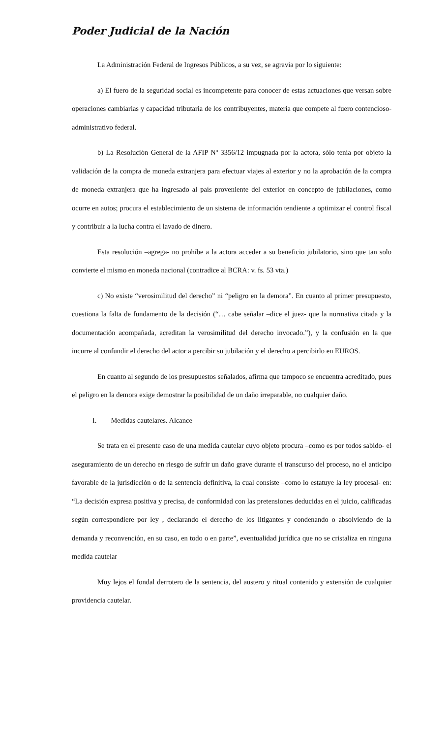Poder Judicial de la Nación
La Administración Federal de Ingresos Públicos, a su vez, se agravia por lo siguiente:
a) El fuero de la seguridad social es incompetente para conocer de estas actuaciones que versan sobre operaciones cambiarias y capacidad tributaria de los contribuyentes, materia que compete al fuero contencioso-administrativo federal.
b) La Resolución General de la AFIP Nº 3356/12 impugnada por la actora, sólo tenía por objeto la validación de la compra de moneda extranjera para efectuar viajes al exterior y no la aprobación de la compra de moneda extranjera que ha ingresado al país proveniente del exterior en concepto de jubilaciones, como ocurre en autos; procura el establecimiento de un sistema de información tendiente a optimizar el control fiscal y contribuir a la lucha contra el lavado de dinero.
Esta resolución –agrega- no prohíbe a la actora acceder a su beneficio jubilatorio, sino que tan solo convierte el mismo en moneda nacional (contradice al BCRA: v. fs. 53 vta.)
c) No existe “verosimilitud del derecho” ni “peligro en la demora”. En cuanto al primer presupuesto, cuestiona la falta de fundamento de la decisión (“… cabe señalar –dice el juez- que la normativa citada y la documentación acompañada, acreditan la verosimilitud del derecho invocado.”), y la confusión en la que incurre al confundir el derecho del actor a percibir su jubilación y el derecho a percibirlo en EUROS.
En cuanto al segundo de los presupuestos señalados, afirma que tampoco se encuentra acreditado, pues el peligro en la demora exige demostrar la posibilidad de un daño irreparable, no cualquier daño.
I. Medidas cautelares. Alcance
Se trata en el presente caso de una medida cautelar cuyo objeto procura –como es por todos sabido- el aseguramiento de un derecho en riesgo de sufrir un daño grave durante el transcurso del proceso, no el anticipo favorable de la jurisdicción o de la sentencia definitiva, la cual consiste –como lo estatuye la ley procesal- en: “La decisión expresa positiva y precisa, de conformidad con las pretensiones deducidas en el juicio, calificadas según correspondiere por ley , declarando el derecho de los litigantes y condenando o absolviendo de la demanda y reconvención, en su caso, en todo o en parte”, eventualidad jurídica que no se cristaliza en ninguna medida cautelar
Muy lejos el fondal derrotero de la sentencia, del austero y ritual contenido y extensión de cualquier providencia cautelar.